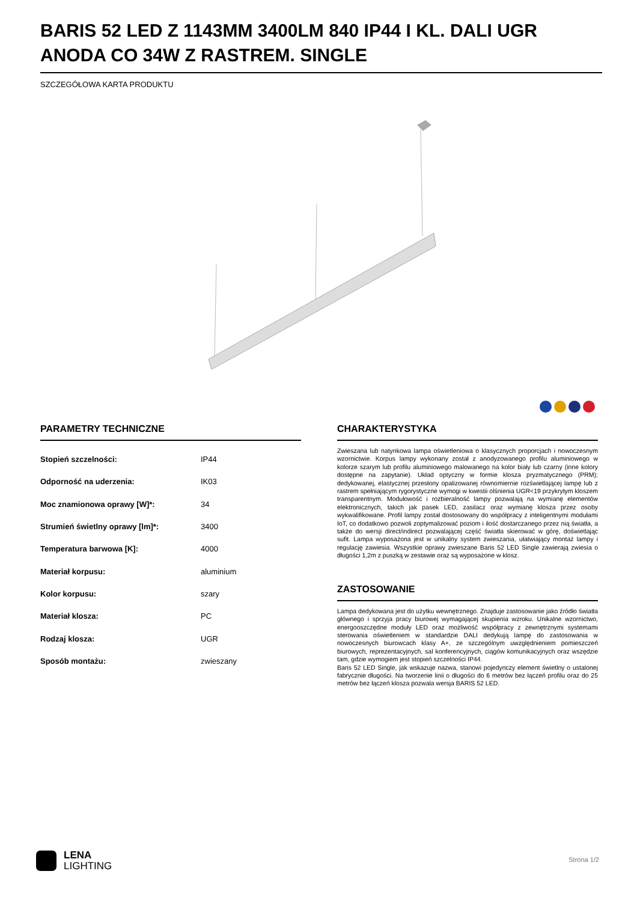BARIS 52 LED Z 1143MM 3400LM 840 IP44 I KL. DALI UGR ANODA CO 34W Z RASTREM. SINGLE
SZCZEGÓŁOWA KARTA PRODUKTU
PARAMETRY TECHNICZNE
| Stopień szczelności: | IP44 |
| Odporność na uderzenia: | IK03 |
| Moc znamionowa oprawy [W]*: | 34 |
| Strumień świetlny oprawy [lm]*: | 3400 |
| Temperatura barwowa [K]: | 4000 |
| Materiał korpusu: | aluminium |
| Kolor korpusu: | szary |
| Materiał klosza: | PC |
| Rodzaj klosza: | UGR |
| Sposób montażu: | zwieszany |
CHARAKTERYSTYKA
Zwieszana lub natynkowa lampa oświetleniowa o klasycznych proporcjach i nowoczesnym wzornictwie. Korpus lampy wykonany został z anodyzowanego profilu aluminiowego w kolorze szarym lub profilu aluminiowego malowanego na kolor biały lub czarny (inne kolory dostępne na zapytanie). Układ optyczny w formie klosza pryzmatycznego (PRM); dedykowanej, elastycznej przesłony opalizowanej równomiernie rozświetlającej lampę lub z rastrem spełniającym rygorystyczne wymogi w kwestii olśnienia UGR<19 przykrytym kloszem transparentnym. Modułowość i rozbieralność lampy pozwalają na wymianę elementów elektronicznych, takich jak pasek LED, zasilacz oraz wymianę klosza przez osoby wykwalifikowane. Profil lampy został dostosowany do współpracy z inteligentnymi modułami IoT, co dodatkowo pozwoli zoptymalizować poziom i ilość dostarczanego przez nią światła, a także do wersji direct/indirect pozwalającej część światła skierować w górę, doświetlając sufit. Lampa wyposażona jest w unikalny system zwieszania, ułatwiający montaż lampy i regulację zawiesia. Wszystkie oprawy zwieszane Baris 52 LED Single zawierają zwiesia o długości 1,2m z puszką w zestawie oraz są wyposażone w klosz.
ZASTOSOWANIE
Lampa dedykowana jest do użytku wewnętrznego. Znajduje zastosowanie jako źródło światła głównego i sprzyja pracy biurowej wymagającej skupienia wzroku. Unikalne wzornictwo, energooszczędne moduły LED oraz możliwość współpracy z zewnętrznymi systemami sterowania oświetleniem w standardzie DALI dedykują lampę do zastosowania w nowoczesnych biurowcach klasy A+, ze szczególnym uwzględnieniem pomieszczeń biurowych, reprezentacyjnych, sal konferencyjnych, ciągów komunikacyjnych oraz wszędzie tam, gdzie wymogiem jest stopień szczelności IP44.
Baris 52 LED Single, jak wskazuje nazwa, stanowi pojedynczy element świetlny o ustalonej fabrycznie długości. Na tworzenie linii o długości do 6 metrów bez łączeń profilu oraz do 25 metrów bez łączeń klosza pozwala wersja BARIS 52 LED.
LENA
LIGHTING
Strona 1/2